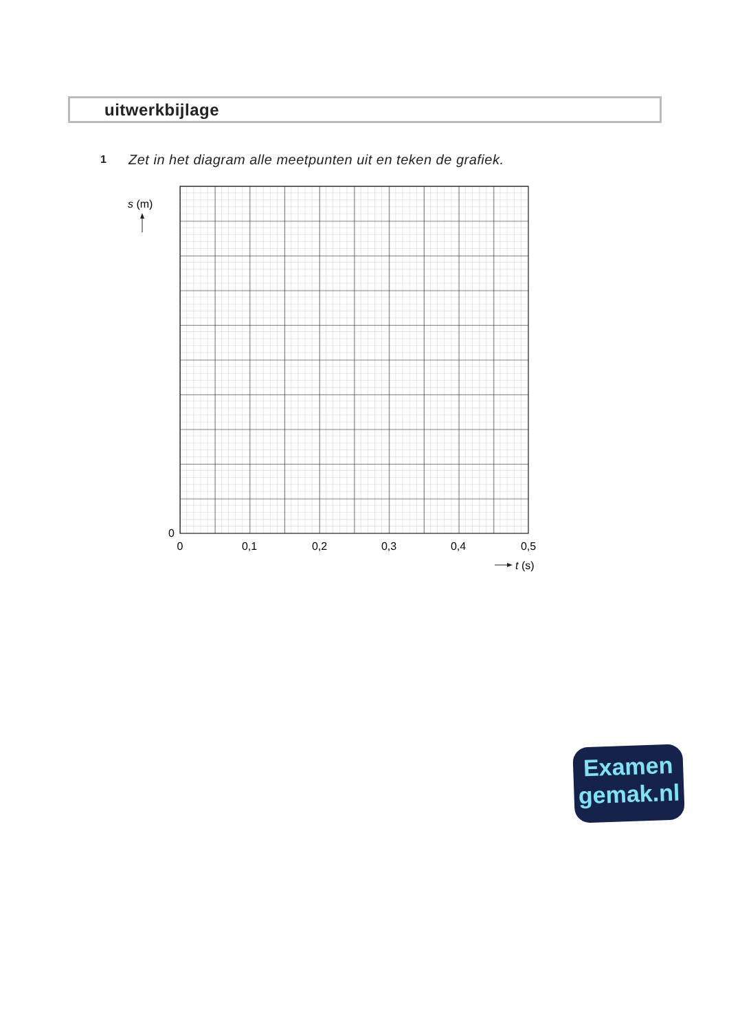uitwerkbijlage
1 Zet in het diagram alle meetpunten uit en teken de grafiek.
s (m)
0
0
0,1
0,2
0,3
0,4
0,5
t (s)
Examen
gemak.nl